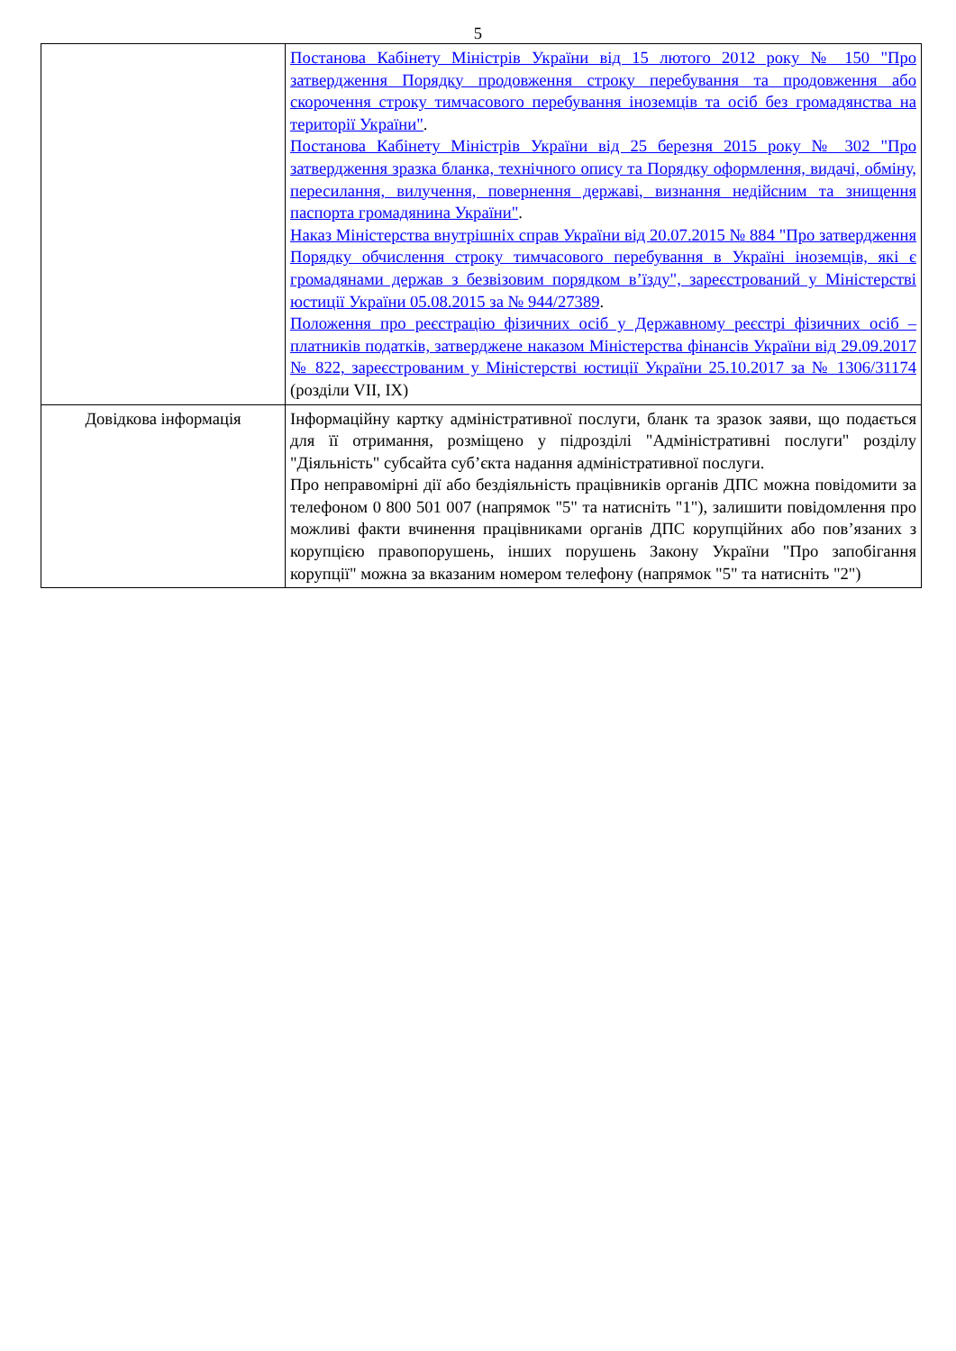5
| | Постанова Кабінету Міністрів України від 15 лютого 2012 року № 150 "Про затвердження Порядку продовження строку перебування та продовження або скорочення строку тимчасового перебування іноземців та осіб без громадянства на території України" . Постанова Кабінету Міністрів України від 25 березня 2015 року № 302 "Про затвердження зразка бланка, технічного опису та Порядку оформлення, видачі, обміну, пересилання, вилучення, повернення державі, визнання недійсним та знищення паспорта громадянина України" . Наказ Міністерства внутрішніх справ України від 20.07.2015 № 884 "Про затвердження Порядку обчислення строку тимчасового перебування в Україні іноземців, які є громадянами держав з безвізовим порядком в’їзду", зареєстрований у Міністерстві юстиції України 05.08.2015 за № 944/27389 . Положення про реєстрацію фізичних осіб у Державному реєстрі фізичних осіб – платників податків, затверджене наказом Міністерства фінансів України від 29.09.2017 № 822, зареєстрованим у Міністерстві юстиції України 25.10.2017 за № 1306/31174 (розділи VII, IX) |
| Довідкова інформація | Інформаційну картку адміністративної послуги, бланк та зразок заяви, що подається для її отримання, розміщено у підрозділі "Адміністративні послуги" розділу "Діяльність" субсайта суб’єкта надання адміністративної послуги. Про неправомірні дії або бездіяльність працівників органів ДПС можна повідомити за телефоном 0 800 501 007 (напрямок "5" та натисніть "1"), залишити повідомлення про можливі факти вчинення працівниками органів ДПС корупційних або пов’язаних з корупцією правопорушень, інших порушень Закону України "Про запобігання корупції" можна за вказаним номером телефону (напрямок "5" та натисніть "2") |